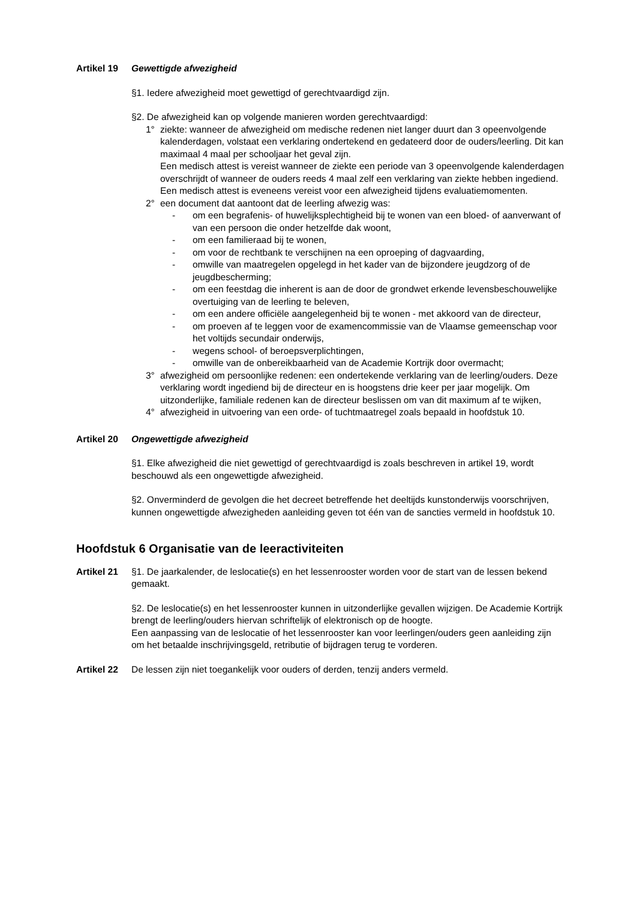Artikel 19
Gewettigde afwezigheid
§1. Iedere afwezigheid moet gewettigd of gerechtvaardigd zijn.
§2. De afwezigheid kan op volgende manieren worden gerechtvaardigd:
1° ziekte: wanneer de afwezigheid om medische redenen niet langer duurt dan 3 opeenvolgende kalenderdagen, volstaat een verklaring ondertekend en gedateerd door de ouders/leerling. Dit kan maximaal 4 maal per schooljaar het geval zijn.
Een medisch attest is vereist wanneer de ziekte een periode van 3 opeenvolgende kalenderdagen overschrijdt of wanneer de ouders reeds 4 maal zelf een verklaring van ziekte hebben ingediend. Een medisch attest is eveneens vereist voor een afwezigheid tijdens evaluatiemomenten.
2° een document dat aantoont dat de leerling afwezig was:
- om een begrafenis- of huwelijksplechtigheid bij te wonen van een bloed- of aanverwant of van een persoon die onder hetzelfde dak woont,
- om een familieraad bij te wonen,
- om voor de rechtbank te verschijnen na een oproeping of dagvaarding,
- omwille van maatregelen opgelegd in het kader van de bijzondere jeugdzorg of de jeugdbescherming;
- om een feestdag die inherent is aan de door de grondwet erkende levensbeschouwelijke overtuiging van de leerling te beleven,
- om een andere officiële aangelegenheid bij te wonen - met akkoord van de directeur,
- om proeven af te leggen voor de examencommissie van de Vlaamse gemeenschap voor het voltijds secundair onderwijs,
- wegens school- of beroepsverplichtingen,
- omwille van de onbereikbaarheid van de Academie Kortrijk door overmacht;
3° afwezigheid om persoonlijke redenen: een ondertekende verklaring van de leerling/ouders. Deze verklaring wordt ingediend bij de directeur en is hoogstens drie keer per jaar mogelijk. Om uitzonderlijke, familiale redenen kan de directeur beslissen om van dit maximum af te wijken,
4° afwezigheid in uitvoering van een orde- of tuchtmaatregel zoals bepaald in hoofdstuk 10.
Artikel 20
Ongewettigde afwezigheid
§1. Elke afwezigheid die niet gewettigd of gerechtvaardigd is zoals beschreven in artikel 19, wordt beschouwd als een ongewettigde afwezigheid.
§2. Onverminderd de gevolgen die het decreet betreffende het deeltijds kunstonderwijs voorschrijven, kunnen ongewettigde afwezigheden aanleiding geven tot één van de sancties vermeld in hoofdstuk 10.
Hoofdstuk 6 Organisatie van de leeractiviteiten
Artikel 21
§1. De jaarkalender, de leslocatie(s) en het lessenrooster worden voor de start van de lessen bekend gemaakt.
§2. De leslocatie(s) en het lessenrooster kunnen in uitzonderlijke gevallen wijzigen. De Academie Kortrijk brengt de leerling/ouders hiervan schriftelijk of elektronisch op de hoogte.
Een aanpassing van de leslocatie of het lessenrooster kan voor leerlingen/ouders geen aanleiding zijn om het betaalde inschrijvingsgeld, retributie of bijdragen terug te vorderen.
Artikel 22
De lessen zijn niet toegankelijk voor ouders of derden, tenzij anders vermeld.